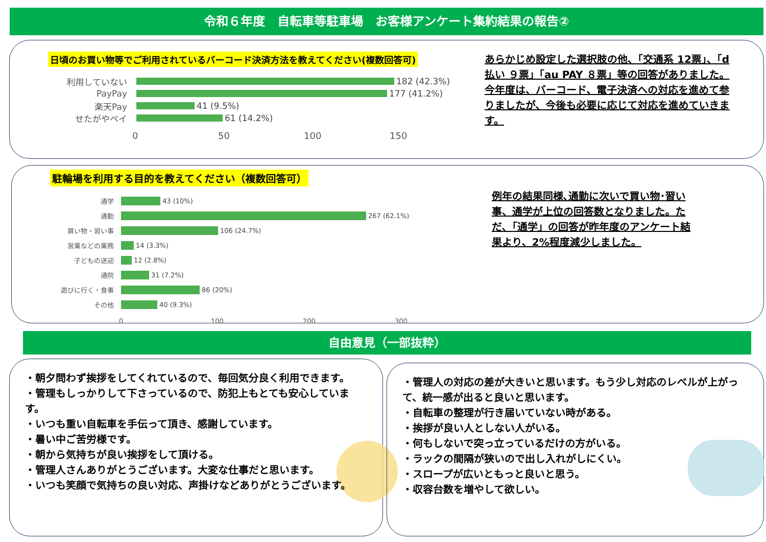令和６年度　自転車等駐車場　お客様アンケート集約結果の報告②
日頃のお買い物等でご利用されているバーコード決済方法を教えてください(複数回答可)
利用していない 182 (42.3%)
PayPay 177 (41.2%)
楽天Pay 41 (9.5%)
せたがやペイ 61 (14.2%)
0 50 100 150
あらかじめ設定した選択肢の他、「交通系 12票」、「d払い ９票」「au PAY ８票」等の回答がありました。
今年度は、バーコード、電子決済への対応を進めて参りましたが、今後も必要に応じて対応を進めていきます。
駐輪場を利用する目的を教えてください（複数回答可）
通学 43 (10%)
通勤 267 (62.1%)
買い物・習い事 106 (24.7%)
営業などの業務 14 (3.3%)
子どもの送迎 12 (2.8%)
通院 31 (7.2%)
遊びに行く・食事 86 (20%)
その他 40 (9.3%)
0 100 200 300
例年の結果同様､通勤に次いで買い物･習い事、通学が上位の回答数となりました。ただ､「通学」の回答が昨年度のアンケート結果より、2%程度減少しました。
自由意見（一部抜粋）
・朝夕問わず挨拶をしてくれているので、毎回気分良く利用できます。
・管理もしっかりして下さっているので、防犯上もとても安心しています。
・いつも重い自転車を手伝って頂き、感謝しています。
・暑い中ご苦労様です。
・朝から気持ちが良い挨拶をして頂ける。
・管理人さんありがとうございます。大変な仕事だと思います。
・いつも笑顔で気持ちの良い対応、声掛けなどありがとうございます。
・管理人の対応の差が大きいと思います。もう少し対応のレベルが上がって、統一感が出ると良いと思います。
・自転車の整理が行き届いていない時がある。
・挨拶が良い人としない人がいる。
・何もしないで突っ立っているだけの方がいる。
・ラックの間隔が狭いので出し入れがしにくい。
・スロープが広いともっと良いと思う。
・収容台数を増やして欲しい。